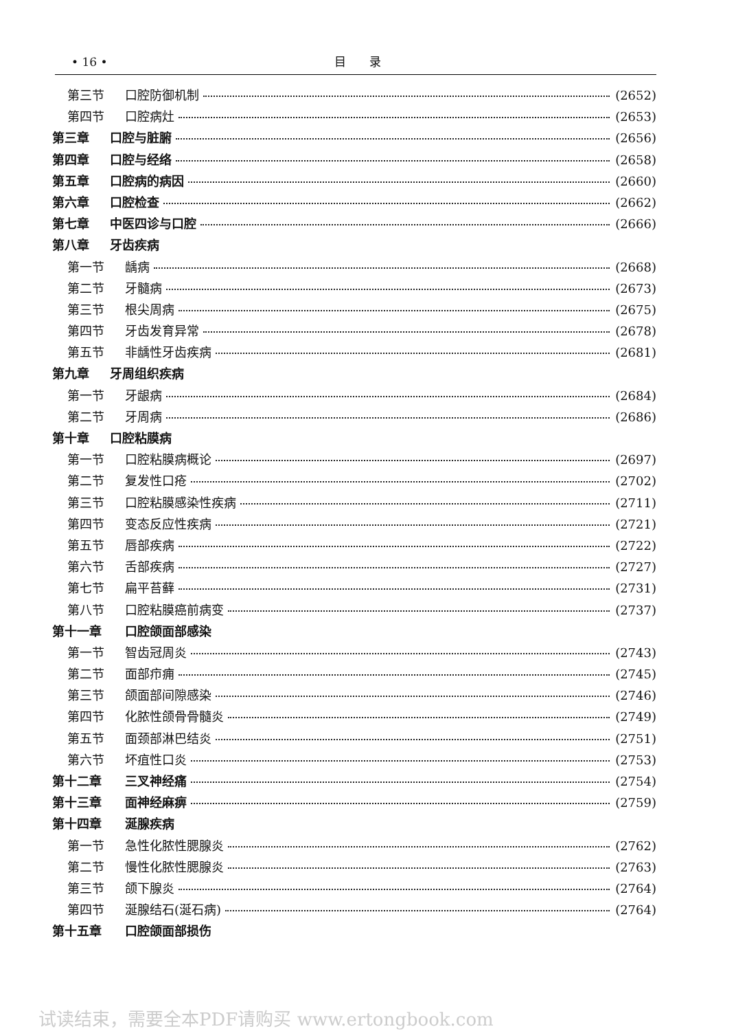• 16 • 目　　录
第三节 口腔防御机制 (2652)
第四节 口腔病灶 (2653)
第三章 口腔与脏腑 (2656)
第四章 口腔与经络 (2658)
第五章 口腔病的病因 (2660)
第六章 口腔检查 (2662)
第七章 中医四诊与口腔 (2666)
第八章 牙齿疾病
第一节 龋病 (2668)
第二节 牙髓病 (2673)
第三节 根尖周病 (2675)
第四节 牙齿发育异常 (2678)
第五节 非龋性牙齿疾病 (2681)
第九章 牙周组织疾病
第一节 牙龈病 (2684)
第二节 牙周病 (2686)
第十章 口腔粘膜病
第一节 口腔粘膜病概论 (2697)
第二节 复发性口疮 (2702)
第三节 口腔粘膜感染性疾病 (2711)
第四节 变态反应性疾病 (2721)
第五节 唇部疾病 (2722)
第六节 舌部疾病 (2727)
第七节 扁平苔藓 (2731)
第八节 口腔粘膜癌前病变 (2737)
第十一章 口腔颌面部感染
第一节 智齿冠周炎 (2743)
第二节 面部疖痈 (2745)
第三节 颌面部间隙感染 (2746)
第四节 化脓性颌骨骨髓炎 (2749)
第五节 面颈部淋巴结炎 (2751)
第六节 坏疽性口炎 (2753)
第十二章 三叉神经痛 (2754)
第十三章 面神经麻痹 (2759)
第十四章 涎腺疾病
第一节 急性化脓性腮腺炎 (2762)
第二节 慢性化脓性腮腺炎 (2763)
第三节 颌下腺炎 (2764)
第四节 涎腺结石(涎石病) (2764)
第十五章 口腔颌面部损伤
试读结束，需要全本PDF请购买 www.ertongbook.com